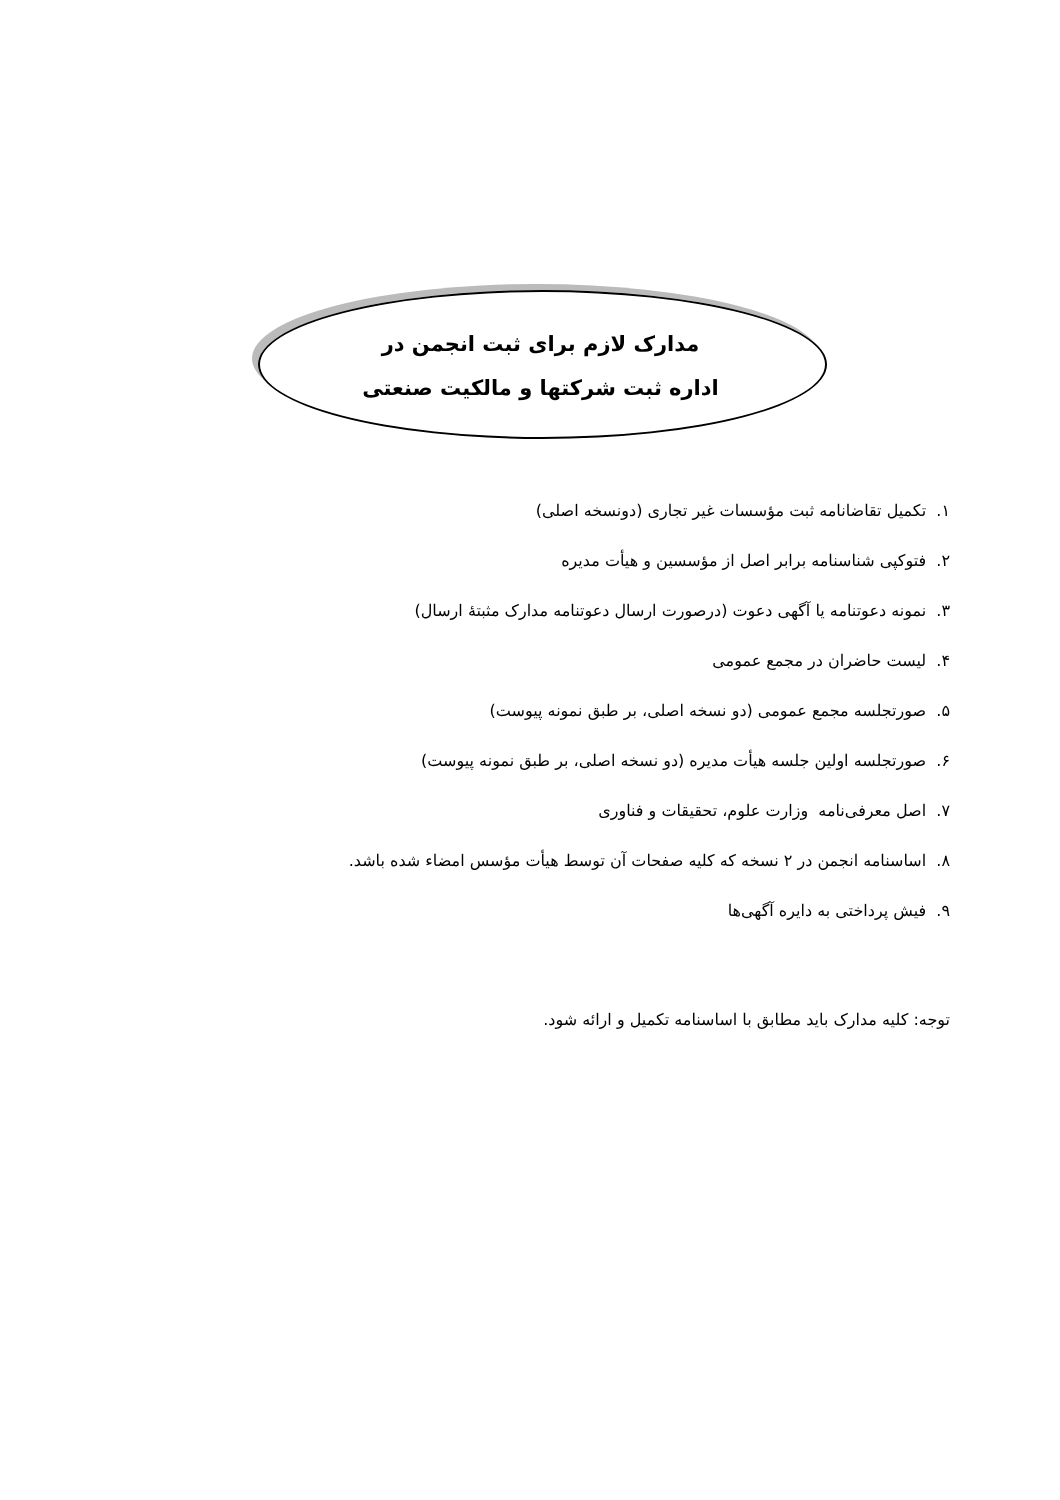مدارک لازم برای ثبت انجمن در
اداره ثبت شرکتها و مالکیت صنعتی
۱. تکمیل تقاضانامه ثبت مؤسسات غیر تجاری (دونسخه اصلی)
۲. فتوکپی شناسنامه برابر اصل از مؤسسین و هیأت مدیره
۳. نمونه دعوتنامه یا آگهی دعوت (درصورت ارسال دعوتنامه مدارک مثبتهٔ ارسال)
۴. لیست حاضران در مجمع عمومی
۵. صورتجلسه مجمع عمومی (دو نسخه اصلی، بر طبق نمونه پیوست)
۶. صورتجلسه اولین جلسه هیأت مدیره (دو نسخه اصلی، بر طبق نمونه پیوست)
۷. اصل معرفی‌نامه وزارت علوم، تحقیقات و فناوری
۸. اساسنامه انجمن در ۲ نسخه که کلیه صفحات آن توسط هیأت مؤسس امضاء شده باشد.
۹. فیش پرداختی به دایره آگهی‌ها
توجه: کلیه مدارک باید مطابق با اساسنامه تکمیل و ارائه شود.